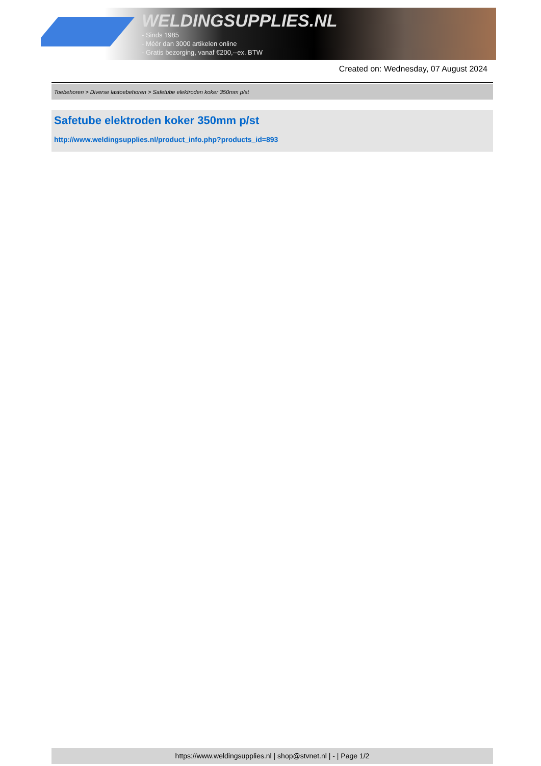WELDINGSUPPLIES.NL
- Sinds 1985
- Méér dan 3000 artikelen online
- Gratis bezorging, vanaf €200,--ex. BTW
Created on: Wednesday, 07 August 2024
Toebehoren > Diverse lastoebehoren > Safetube elektroden koker 350mm p/st
Safetube elektroden koker 350mm p/st
http://www.weldingsupplies.nl/product_info.php?products_id=893
https://www.weldingsupplies.nl | shop@stvnet.nl | - | Page 1/2